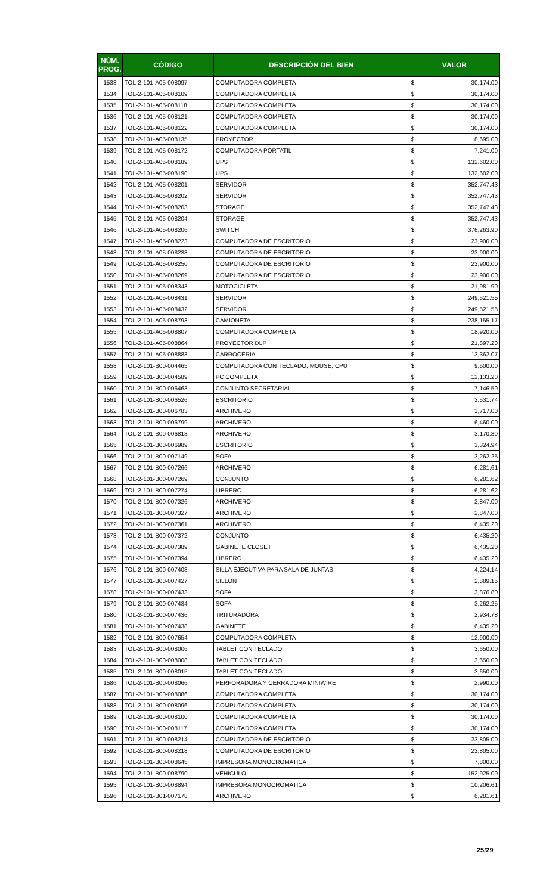| NÚM. PROG. | CÓDIGO | DESCRIPCIÓN DEL BIEN | VALOR | |
| --- | --- | --- | --- | --- |
| 1533 | TOL-2-101-A05-008097 | COMPUTADORA COMPLETA | $ | 30,174.00 |
| 1534 | TOL-2-101-A05-008109 | COMPUTADORA COMPLETA | $ | 30,174.00 |
| 1535 | TOL-2-101-A05-008118 | COMPUTADORA COMPLETA | $ | 30,174.00 |
| 1536 | TOL-2-101-A05-008121 | COMPUTADORA COMPLETA | $ | 30,174.00 |
| 1537 | TOL-2-101-A05-008122 | COMPUTADORA COMPLETA | $ | 30,174.00 |
| 1538 | TOL-2-101-A05-008135 | PROYECTOR | $ | 8,695.00 |
| 1539 | TOL-2-101-A05-008172 | COMPUTADORA PORTATIL | $ | 7,241.00 |
| 1540 | TOL-2-101-A05-008189 | UPS | $ | 132,602.00 |
| 1541 | TOL-2-101-A05-008190 | UPS | $ | 132,602.00 |
| 1542 | TOL-2-101-A05-008201 | SERVIDOR | $ | 352,747.43 |
| 1543 | TOL-2-101-A05-008202 | SERVIDOR | $ | 352,747.43 |
| 1544 | TOL-2-101-A05-008203 | STORAGE | $ | 352,747.43 |
| 1545 | TOL-2-101-A05-008204 | STORAGE | $ | 352,747.43 |
| 1546 | TOL-2-101-A05-008206 | SWITCH | $ | 376,263.90 |
| 1547 | TOL-2-101-A05-008223 | COMPUTADORA DE ESCRITORIO | $ | 23,900.00 |
| 1548 | TOL-2-101-A05-008238 | COMPUTADORA DE ESCRITORIO | $ | 23,900.00 |
| 1549 | TOL-2-101-A05-008250 | COMPUTADORA DE ESCRITORIO | $ | 23,900.00 |
| 1550 | TOL-2-101-A05-008269 | COMPUTADORA DE ESCRITORIO | $ | 23,900.00 |
| 1551 | TOL-2-101-A05-008343 | MOTOCICLETA | $ | 21,981.90 |
| 1552 | TOL-2-101-A05-008431 | SERVIDOR | $ | 249,521.55 |
| 1553 | TOL-2-101-A05-008432 | SERVIDOR | $ | 249,521.55 |
| 1554 | TOL-2-101-A05-008793 | CAMIONETA | $ | 238,155.17 |
| 1555 | TOL-2-101-A05-008807 | COMPUTADORA COMPLETA | $ | 18,920.00 |
| 1556 | TOL-2-101-A05-008864 | PROYECTOR DLP | $ | 21,897.20 |
| 1557 | TOL-2-101-A05-008883 | CARROCERIA | $ | 13,362.07 |
| 1558 | TOL-2-101-B00-004465 | COMPUTADORA CON TECLADO, MOUSE, CPU | $ | 9,500.00 |
| 1559 | TOL-2-101-B00-004589 | PC COMPLETA | $ | 12,133.20 |
| 1560 | TOL-2-101-B00-006463 | CONJUNTO SECRETARIAL | $ | 7,146.50 |
| 1561 | TOL-2-101-B00-006526 | ESCRITORIO | $ | 3,531.74 |
| 1562 | TOL-2-101-B00-006783 | ARCHIVERO | $ | 3,717.00 |
| 1563 | TOL-2-101-B00-006799 | ARCHIVERO | $ | 6,460.00 |
| 1564 | TOL-2-101-B00-006813 | ARCHIVERO | $ | 3,170.30 |
| 1565 | TOL-2-101-B00-006989 | ESCRITORIO | $ | 3,324.94 |
| 1566 | TOL-2-101-B00-007149 | SOFA | $ | 3,262.25 |
| 1567 | TOL-2-101-B00-007266 | ARCHIVERO | $ | 6,281.61 |
| 1568 | TOL-2-101-B00-007269 | CONJUNTO | $ | 6,281.62 |
| 1569 | TOL-2-101-B00-007274 | LIBRERO | $ | 6,281.62 |
| 1570 | TOL-2-101-B00-007326 | ARCHIVERO | $ | 2,847.00 |
| 1571 | TOL-2-101-B00-007327 | ARCHIVERO | $ | 2,847.00 |
| 1572 | TOL-2-101-B00-007361 | ARCHIVERO | $ | 6,435.20 |
| 1573 | TOL-2-101-B00-007372 | CONJUNTO | $ | 6,435.20 |
| 1574 | TOL-2-101-B00-007389 | GABINETE CLOSET | $ | 6,435.20 |
| 1575 | TOL-2-101-B00-007394 | LIBRERO | $ | 6,435.20 |
| 1576 | TOL-2-101-B00-007408 | SILLA EJECUTIVA PARA SALA DE JUNTAS | $ | 4,224.14 |
| 1577 | TOL-2-101-B00-007427 | SILLON | $ | 2,889.15 |
| 1578 | TOL-2-101-B00-007433 | SOFA | $ | 3,876.80 |
| 1579 | TOL-2-101-B00-007434 | SOFA | $ | 3,262.25 |
| 1580 | TOL-2-101-B00-007436 | TRITURADORA | $ | 2,934.78 |
| 1581 | TOL-2-101-B00-007438 | GABINETE | $ | 6,435.20 |
| 1582 | TOL-2-101-B00-007654 | COMPUTADORA COMPLETA | $ | 12,900.00 |
| 1583 | TOL-2-101-B00-008006 | TABLET CON TECLADO | $ | 3,650.00 |
| 1584 | TOL-2-101-B00-008008 | TABLET CON TECLADO | $ | 3,650.00 |
| 1585 | TOL-2-101-B00-008015 | TABLET CON TECLADO | $ | 3,650.00 |
| 1586 | TOL-2-101-B00-008066 | PERFORADORA Y CERRADORA MINIWIRE | $ | 2,990.00 |
| 1587 | TOL-2-101-B00-008086 | COMPUTADORA COMPLETA | $ | 30,174.00 |
| 1588 | TOL-2-101-B00-008096 | COMPUTADORA COMPLETA | $ | 30,174.00 |
| 1589 | TOL-2-101-B00-008100 | COMPUTADORA COMPLETA | $ | 30,174.00 |
| 1590 | TOL-2-101-B00-008117 | COMPUTADORA COMPLETA | $ | 30,174.00 |
| 1591 | TOL-2-101-B00-008214 | COMPUTADORA DE ESCRITORIO | $ | 23,805.00 |
| 1592 | TOL-2-101-B00-008218 | COMPUTADORA DE ESCRITORIO | $ | 23,805.00 |
| 1593 | TOL-2-101-B00-008645 | IMPRESORA MONOCROMATICA | $ | 7,800.00 |
| 1594 | TOL-2-101-B00-008790 | VEHICULO | $ | 152,925.00 |
| 1595 | TOL-2-101-B00-008894 | IMPRESORA MONOCROMATICA | $ | 10,206.61 |
| 1596 | TOL-2-101-B01-007178 | ARCHIVERO | $ | 6,281.61 |
25/29